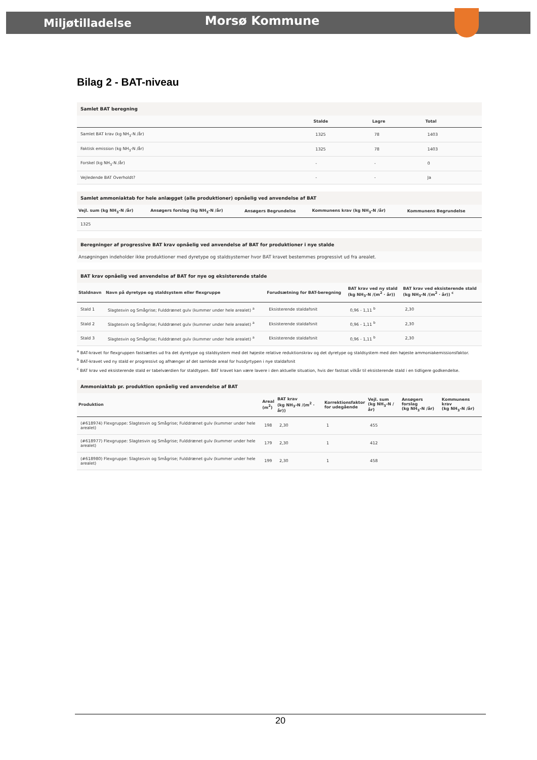Miljøtilladelse Morsø Kommune
Bilag 2 - BAT-niveau
Samlet BAT beregning
| | Stalde | Lagre | Total |
| --- | --- | --- | --- |
| Samlet BAT krav (kg NH<sub>3</sub>-N /år) | 1325 | 78 | 1403 |
| Faktisk emission (kg NH<sub>3</sub>-N /år) | 1325 | 78 | 1403 |
| Forskel (kg NH<sub>3</sub>-N /år) | - | - | 0 |
| Vejledende BAT Overholdt? | - | - | Ja |
Samlet ammoniaktab for hele anlægget (alle produktioner) opnåelig ved anvendelse af BAT
| Vejl. sum (kg NH<sub>3</sub>-N /år) | Ansøgers forslag (kg NH<sub>3</sub>-N /år) | Ansøgers Begrundelse | Kommunens krav (kg NH<sub>3</sub>-N /år) | Kommunens Begrundelse |
| --- | --- | --- | --- | --- |
| 1325 | | | | |
Beregninger af progressive BAT krav opnåelig ved anvendelse af BAT for produktioner i nye stalde
Ansøgningen indeholder ikke produktioner med dyretype og staldsystemer hvor BAT kravet bestemmes progressivt ud fra arealet.
BAT krav opnåelig ved anvendelse af BAT for nye og eksisterende stalde
| Staldnavn | Navn på dyretype og staldsystem eller flexgruppe | Forudsætning for BAT-beregning | BAT krav ved ny stald (kg NH<sub>3</sub>-N /(m<sup>2</sup> · år)) | BAT krav ved eksisterende stald (kg NH<sub>3</sub>-N /(m<sup>2</sup> · år)) <sup>c</sup> |
| --- | --- | --- | --- | --- |
| Stald 1 | Slagtesvin og Smågrise; Fulddrænet gulv (kummer under hele arealet) <sup>a</sup> | Eksisterende staldafsnit | 0,96 - 1,11 <sup>b</sup> | 2,30 |
| Stald 2 | Slagtesvin og Smågrise; Fulddrænet gulv (kummer under hele arealet) <sup>a</sup> | Eksisterende staldafsnit | 0,96 - 1,11 <sup>b</sup> | 2,30 |
| Stald 3 | Slagtesvin og Smågrise; Fulddrænet gulv (kummer under hele arealet) <sup>a</sup> | Eksisterende staldafsnit | 0,96 - 1,11 <sup>b</sup> | 2,30 |
<sup>a</sup> BAT-kravet for flexgruppen fastsættes ud fra det dyretype og staldsystem med det højeste relative reduktionskrav og det dyretype og staldsystem med den højeste ammoniakemissionsfaktor.
<sup>b</sup> BAT-kravet ved ny stald er progressivt og afhænger af det samlede areal for husdyrtypen i nye staldafsnit
<sup>c</sup> BAT krav ved eksisterende stald er tabelværdien for staldtypen. BAT kravet kan være lavere i den aktuelle situation, hvis der fastsat vilkår til eksisterende stald i en tidligere godkendelse.
Ammoniaktab pr. produktion opnåelig ved anvendelse af BAT
| Produktion | Areal (m<sup>2</sup>) | BAT krav (kg NH<sub>3</sub>-N /(m<sup>2</sup> · år)) | Korrektionsfaktor for udegående | Vejl. sum (kg NH<sub>3</sub>-N /år) | Ansøgers forslag (kg NH<sub>3</sub>-N /år) | Kommunens krav (kg NH<sub>3</sub>-N /år) |
| --- | --- | --- | --- | --- | --- | --- |
| (#618974) Flexgruppe: Slagtesvin og Smågrise; Fulddrænet gulv (kummer under hele arealet) | 198 | 2,30 | 1 | 455 | | |
| (#618977) Flexgruppe: Slagtesvin og Smågrise; Fulddrænet gulv (kummer under hele arealet) | 179 | 2,30 | 1 | 412 | | |
| (#618980) Flexgruppe: Slagtesvin og Smågrise; Fulddrænet gulv (kummer under hele arealet) | 199 | 2,30 | 1 | 458 | | |
20